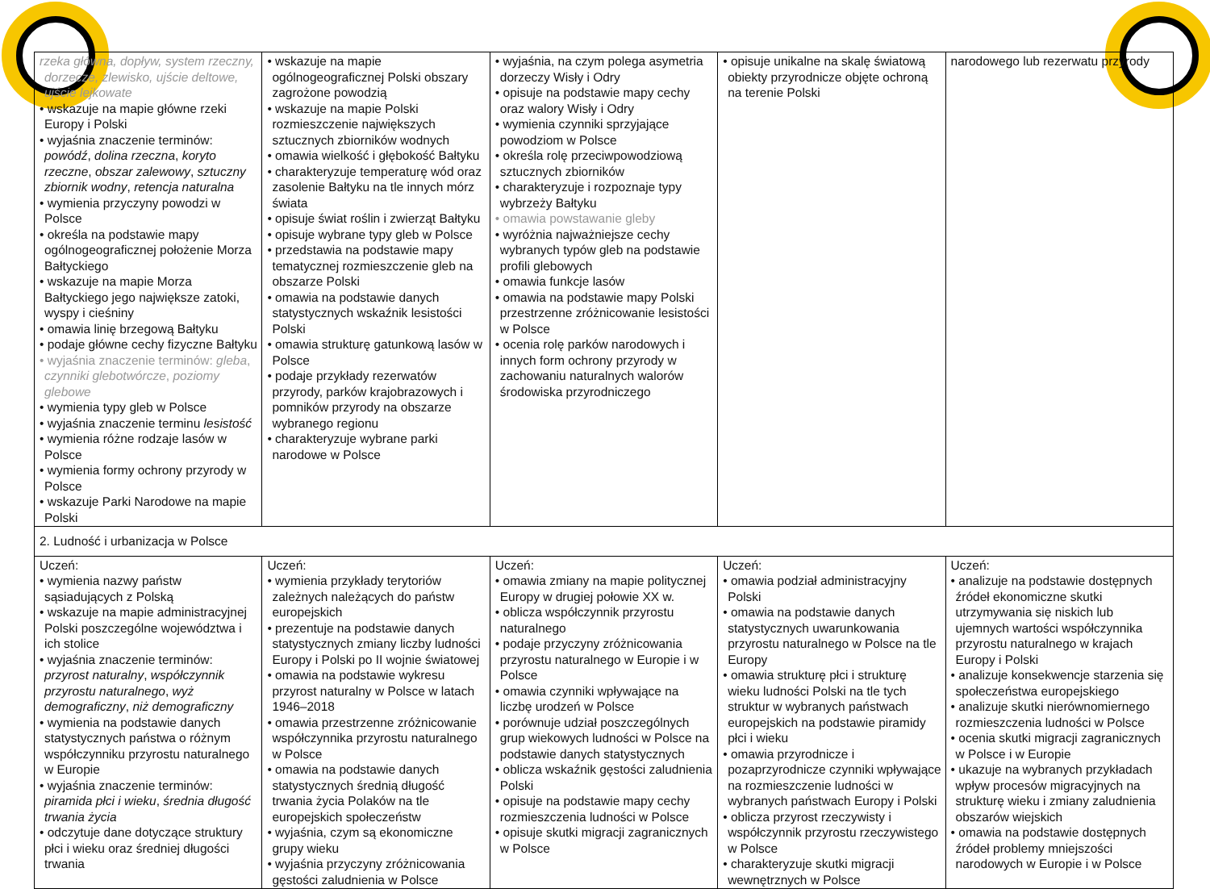| rzeka główna, dopływ, system rzeczny, dorzecze, zlewisko, ujście deltowe, ujście lejkowate • wskazuje na mapie główne rzeki Europy i Polski • wyjaśnia znaczenie terminów: powódź , dolina rzeczna , koryto rzeczne , obszar zalewowy , sztuczny zbiornik wodny , retencja naturalna • wymienia przyczyny powodzi w Polsce • określa na podstawie mapy ogólnogeograficznej położenie Morza Bałtyckiego • wskazuje na mapie Morza Bałtyckiego jego największe zatoki, wyspy i cieśniny • omawia linię brzegową Bałtyku • podaje główne cechy fizyczne Bałtyku • wyjaśnia znaczenie terminów: gleba , czynniki glebotwórcze , poziomy glebowe • wymienia typy gleb w Polsce • wyjaśnia znaczenie terminu lesistość • wymienia różne rodzaje lasów w Polsce • wymienia formy ochrony przyrody w Polsce • wskazuje Parki Narodowe na mapie Polski | • wskazuje na mapie ogólnogeograficznej Polski obszary zagrożone powodzią • wskazuje na mapie Polski rozmieszczenie największych sztucznych zbiorników wodnych • omawia wielkość i głębokość Bałtyku • charakteryzuje temperaturę wód oraz zasolenie Bałtyku na tle innych mórz świata • opisuje świat roślin i zwierząt Bałtyku • opisuje wybrane typy gleb w Polsce • przedstawia na podstawie mapy tematycznej rozmieszczenie gleb na obszarze Polski • omawia na podstawie danych statystycznych wskaźnik lesistości Polski • omawia strukturę gatunkową lasów w Polsce • podaje przykłady rezerwatów przyrody, parków krajobrazowych i pomników przyrody na obszarze wybranego regionu • charakteryzuje wybrane parki narodowe w Polsce | • wyjaśnia, na czym polega asymetria dorzeczy Wisły i Odry • opisuje na podstawie mapy cechy oraz walory Wisły i Odry • wymienia czynniki sprzyjające powodziom w Polsce • określa rolę przeciwpowodziową sztucznych zbiorników • charakteryzuje i rozpoznaje typy wybrzeży Bałtyku • omawia powstawanie gleby • wyróżnia najważniejsze cechy wybranych typów gleb na podstawie profili glebowych • omawia funkcje lasów • omawia na podstawie mapy Polski przestrzenne zróżnicowanie lesistości w Polsce • ocenia rolę parków narodowych i innych form ochrony przyrody w zachowaniu naturalnych walorów środowiska przyrodniczego | • opisuje unikalne na skalę światową obiekty przyrodnicze objęte ochroną na terenie Polski | narodowego lub rezerwatu przyrody |
| 2. Ludność i urbanizacja w Polsce | | | | |
| Uczeń: • wymienia nazwy państw sąsiadujących z Polską • wskazuje na mapie administracyjnej Polski poszczególne województwa i ich stolice • wyjaśnia znaczenie terminów: przyrost naturalny , współczynnik przyrostu naturalnego , wyż demograficzny , niż demograficzny • wymienia na podstawie danych statystycznych państwa o różnym współczynniku przyrostu naturalnego w Europie • wyjaśnia znaczenie terminów: piramida płci i wieku , średnia długość trwania życia • odczytuje dane dotyczące struktury płci i wieku oraz średniej długości trwania | Uczeń: • wymienia przykłady terytoriów zależnych należących do państw europejskich • prezentuje na podstawie danych statystycznych zmiany liczby ludności Europy i Polski po II wojnie światowej • omawia na podstawie wykresu przyrost naturalny w Polsce w latach 1946–2018 • omawia przestrzenne zróżnicowanie współczynnika przyrostu naturalnego w Polsce • omawia na podstawie danych statystycznych średnią długość trwania życia Polaków na tle europejskich społeczeństw • wyjaśnia, czym są ekonomiczne grupy wieku • wyjaśnia przyczyny zróżnicowania gęstości zaludnienia w Polsce | Uczeń: • omawia zmiany na mapie politycznej Europy w drugiej połowie XX w. • oblicza współczynnik przyrostu naturalnego • podaje przyczyny zróżnicowania przyrostu naturalnego w Europie i w Polsce • omawia czynniki wpływające na liczbę urodzeń w Polsce • porównuje udział poszczególnych grup wiekowych ludności w Polsce na podstawie danych statystycznych • oblicza wskaźnik gęstości zaludnienia Polski • opisuje na podstawie mapy cechy rozmieszczenia ludności w Polsce • opisuje skutki migracji zagranicznych w Polsce | Uczeń: • omawia podział administracyjny Polski • omawia na podstawie danych statystycznych uwarunkowania przyrostu naturalnego w Polsce na tle Europy • omawia strukturę płci i strukturę wieku ludności Polski na tle tych struktur w wybranych państwach europejskich na podstawie piramidy płci i wieku • omawia przyrodnicze i pozaprzyrodnicze czynniki wpływające na rozmieszczenie ludności w wybranych państwach Europy i Polski • oblicza przyrost rzeczywisty i współczynnik przyrostu rzeczywistego w Polsce • charakteryzuje skutki migracji wewnętrznych w Polsce | Uczeń: • analizuje na podstawie dostępnych źródeł ekonomiczne skutki utrzymywania się niskich lub ujemnych wartości współczynnika przyrostu naturalnego w krajach Europy i Polski • analizuje konsekwencje starzenia się społeczeństwa europejskiego • analizuje skutki nierównomiernego rozmieszczenia ludności w Polsce • ocenia skutki migracji zagranicznych w Polsce i w Europie • ukazuje na wybranych przykładach wpływ procesów migracyjnych na strukturę wieku i zmiany zaludnienia obszarów wiejskich • omawia na podstawie dostępnych źródeł problemy mniejszości narodowych w Europie i w Polsce |